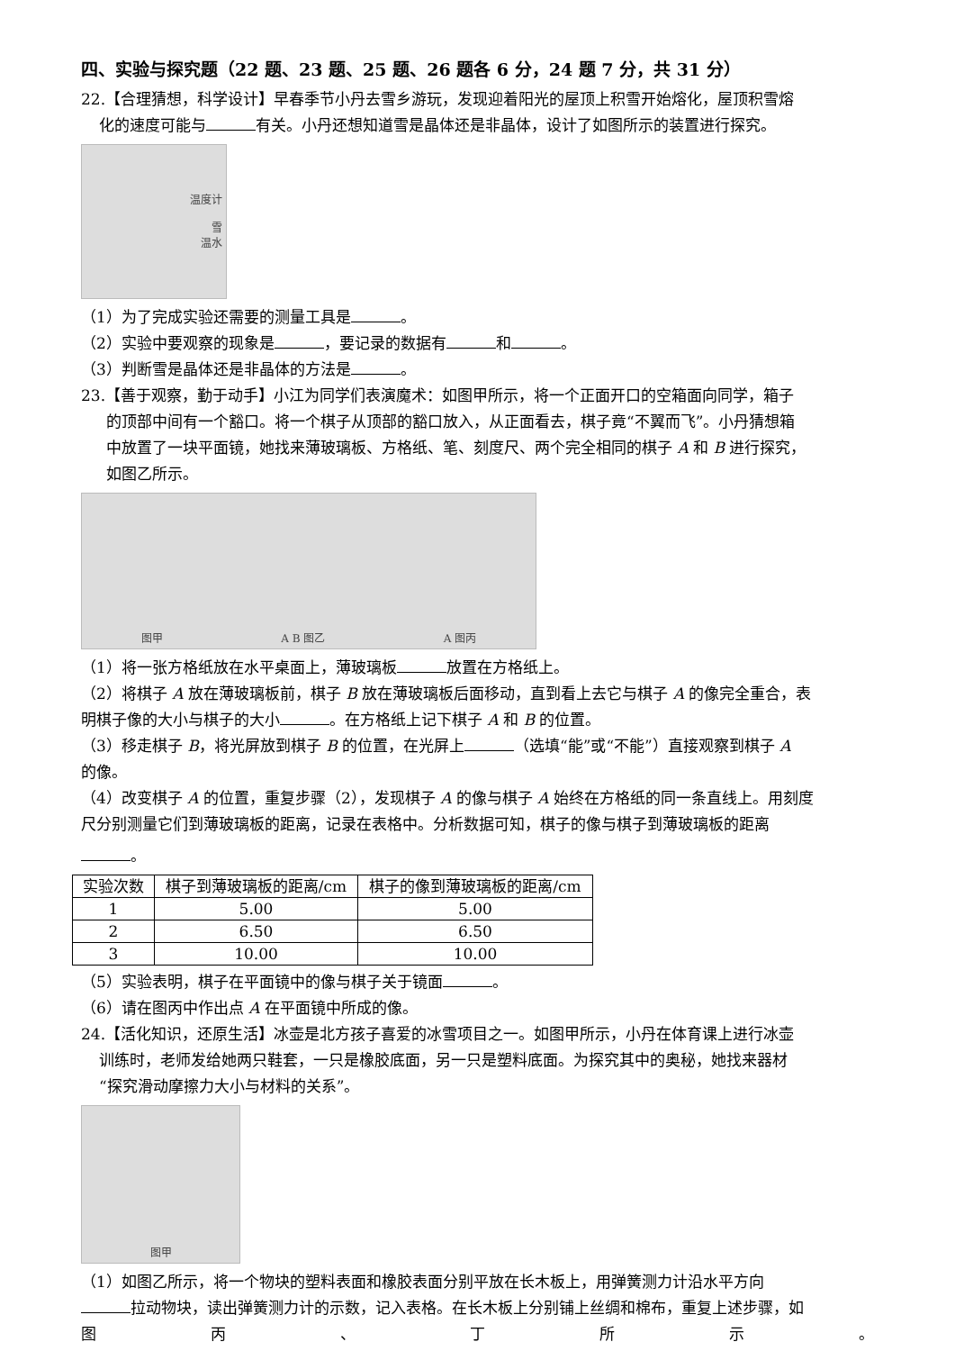四、实验与探究题（22 题、23 题、25 题、26 题各 6 分，24 题 7 分，共 31 分）
22.【合理猜想，科学设计】早春季节小丹去雪乡游玩，发现迎着阳光的屋顶上积雪开始熔化，屋顶积雪熔
化的速度可能与 有关。小丹还想知道雪是晶体还是非晶体，设计了如图所示的装置进行探究。
温度计
雪
温水
（1）为了完成实验还需要的测量工具是 。
（2）实验中要观察的现象是 ，要记录的数据有 和 。
（3）判断雪是晶体还是非晶体的方法是 。
23.【善于观察，勤于动手】小江为同学们表演魔术：如图甲所示，将一个正面开口的空箱面向同学，箱子
的顶部中间有一个豁口。将一个棋子从顶部的豁口放入，从正面看去，棋子竟“不翼而飞”。小丹猜想箱
中放置了一块平面镜，她找来薄玻璃板、方格纸、笔、刻度尺、两个完全相同的棋子 A 和 B 进行探究，
如图乙所示。
图甲 A B 图乙 A 图丙
（1）将一张方格纸放在水平桌面上，薄玻璃板 放置在方格纸上。
（2）将棋子 A 放在薄玻璃板前，棋子 B 放在薄玻璃板后面移动，直到看上去它与棋子 A 的像完全重合，表
明棋子像的大小与棋子的大小 。在方格纸上记下棋子 A 和 B 的位置。
（3）移走棋子 B，将光屏放到棋子 B 的位置，在光屏上 （选填“能”或“不能”）直接观察到棋子 A
的像。
（4）改变棋子 A 的位置，重复步骤（2），发现棋子 A 的像与棋子 A 始终在方格纸的同一条直线上。用刻度
尺分别测量它们到薄玻璃板的距离，记录在表格中。分析数据可知，棋子的像与棋子到薄玻璃板的距离
。
| 实验次数 | 棋子到薄玻璃板的距离/cm | 棋子的像到薄玻璃板的距离/cm |
| --- | --- | --- |
| 1 | 5.00 | 5.00 |
| 2 | 6.50 | 6.50 |
| 3 | 10.00 | 10.00 |
（5）实验表明，棋子在平面镜中的像与棋子关于镜面 。
（6）请在图丙中作出点 A 在平面镜中所成的像。
24.【活化知识，还原生活】冰壶是北方孩子喜爱的冰雪项目之一。如图甲所示，小丹在体育课上进行冰壶
训练时，老师发给她两只鞋套，一只是橡胶底面，另一只是塑料底面。为探究其中的奥秘，她找来器材
“探究滑动摩擦力大小与材料的关系”。
图甲
（1）如图乙所示，将一个物块的塑料表面和橡胶表面分别平放在长木板上，用弹簧测力计沿水平方向
拉动物块，读出弹簧测力计的示数，记入表格。在长木板上分别铺上丝绸和棉布，重复上述步骤，如
图丙 、 丁所示 。